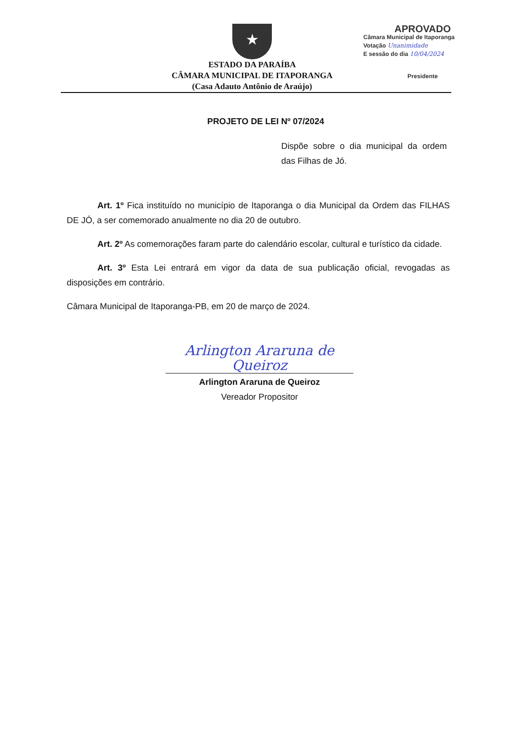★
ESTADO DA PARAÍBA
CÂMARA MUNICIPAL DE ITAPORANGA
(Casa Adauto Antônio de Araújo)
APROVADO
Câmara Municipal de Itaporanga
Votação Unanimidade
E sessão do dia 10/04/2024
Presidente
PROJETO DE LEI Nº 07/2024
Dispõe sobre o dia municipal da ordem das Filhas de Jó.
Art. 1º Fica instituído no município de Itaporanga o dia Municipal da Ordem das FILHAS DE JÓ, a ser comemorado anualmente no dia 20 de outubro.
Art. 2º As comemorações faram parte do calendário escolar, cultural e turístico da cidade.
Art. 3º Esta Lei entrará em vigor da data de sua publicação oficial, revogadas as disposições em contrário.
Câmara Municipal de Itaporanga-PB, em 20 de março de 2024.
Arlington Araruna de Queiroz
Arlington Araruna de Queiroz
Vereador Propositor